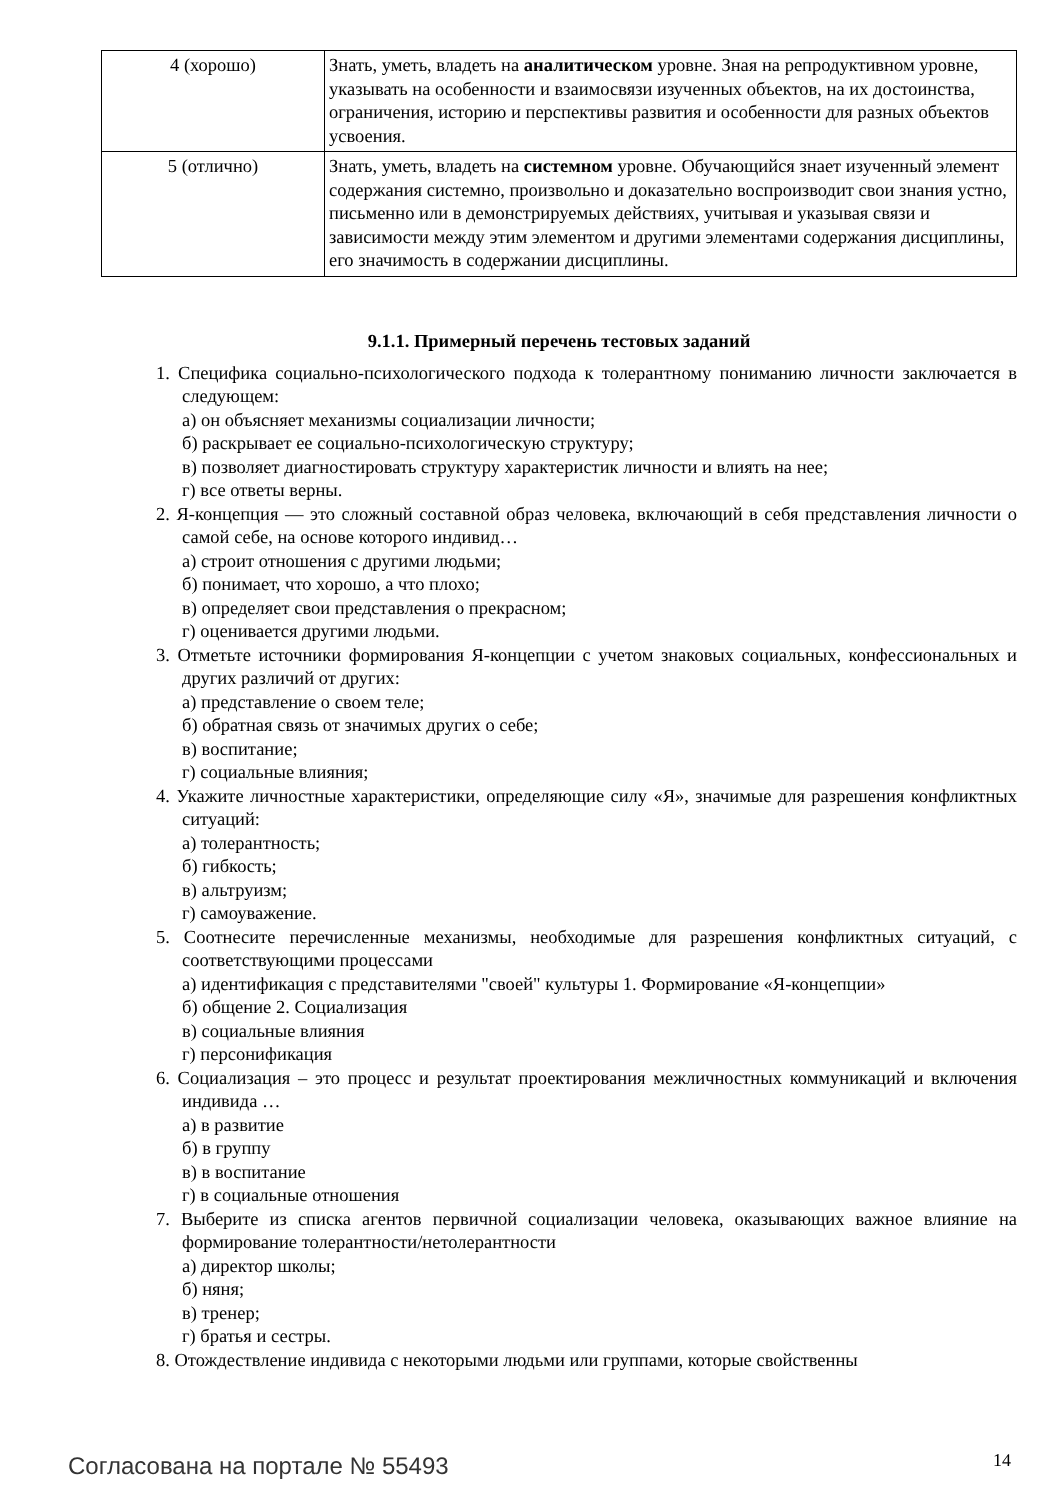| 4 (хорошо) | Знать, уметь, владеть на аналитическом уровне. Зная на репродуктивном уровне, указывать на особенности и взаимосвязи изученных объектов, на их достоинства, ограничения, историю и перспективы развития и особенности для разных объектов усвоения. |
| 5 (отлично) | Знать, уметь, владеть на системном уровне. Обучающийся знает изученный элемент содержания системно, произвольно и доказательно воспроизводит свои знания устно, письменно или в демонстрируемых действиях, учитывая и указывая связи и зависимости между этим элементом и другими элементами содержания дисциплины, его значимость в содержании дисциплины. |
9.1.1. Примерный перечень тестовых заданий
1. Специфика социально-психологического подхода к толерантному пониманию личности заключается в следующем:
а) он объясняет механизмы социализации личности;
б) раскрывает ее социально-психологическую структуру;
в) позволяет диагностировать структуру характеристик личности и влиять на нее;
г) все ответы верны.
2. Я-концепция — это сложный составной образ человека, включающий в себя представления личности о самой себе, на основе которого индивид…
а) строит отношения с другими людьми;
б) понимает, что хорошо, а что плохо;
в) определяет свои представления о прекрасном;
г) оценивается другими людьми.
3. Отметьте источники формирования Я-концепции с учетом знаковых социальных, конфессиональных и других различий от других:
а) представление о своем теле;
б) обратная связь от значимых других о себе;
в) воспитание;
г) социальные влияния;
4. Укажите личностные характеристики, определяющие силу «Я», значимые для разрешения конфликтных ситуаций:
а) толерантность;
б) гибкость;
в) альтруизм;
г) самоуважение.
5. Соотнесите перечисленные механизмы, необходимые для разрешения конфликтных ситуаций, с соответствующими процессами
а) идентификация с представителями "своей" культуры 1. Формирование «Я-концепции»
б) общение 2. Социализация
в) социальные влияния
г) персонификация
6. Социализация – это процесс и результат проектирования межличностных коммуникаций и включения индивида …
а) в развитие
б) в группу
в) в воспитание
г) в социальные отношения
7. Выберите из списка агентов первичной социализации человека, оказывающих важное влияние на формирование толерантности/нетолерантности
а) директор школы;
б) няня;
в) тренер;
г) братья и сестры.
8. Отождествление индивида с некоторыми людьми или группами, которые свойственны
Согласована на портале № 55493 14